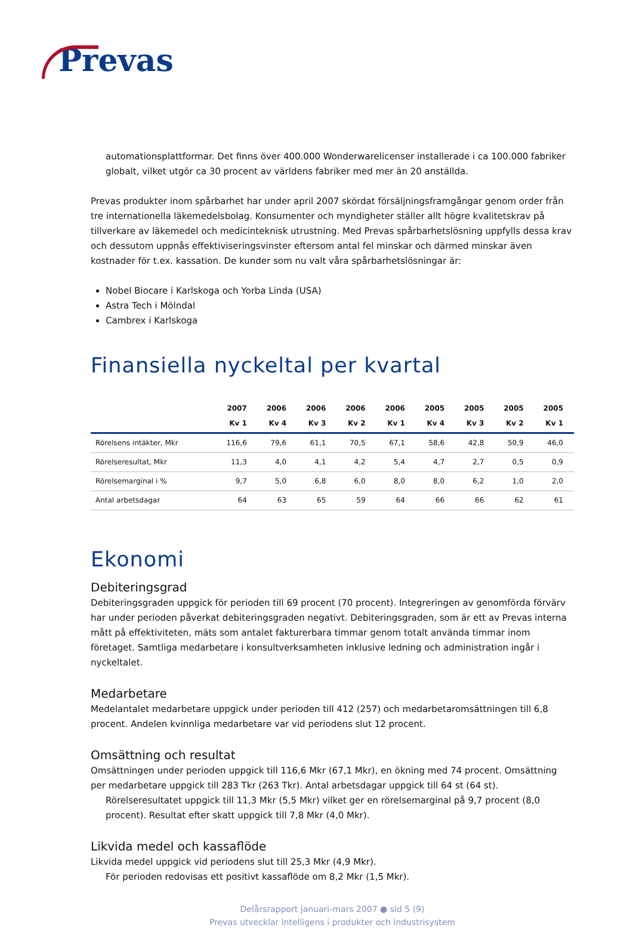Prevas
automationsplattformar. Det finns över 400.000 Wonderwarelicenser installerade i ca 100.000 fabriker globalt, vilket utgör ca 30 procent av världens fabriker med mer än 20 anställda.
Prevas produkter inom spårbarhet har under april 2007 skördat försäljningsframgångar genom order från tre internationella läkemedelsbolag. Konsumenter och myndigheter ställer allt högre kvalitetskrav på tillverkare av läkemedel och medicinteknisk utrustning. Med Prevas spårbarhetslösning uppfylls dessa krav och dessutom uppnås effektiviseringsvinster eftersom antal fel minskar och därmed minskar även kostnader för t.ex. kassation. De kunder som nu valt våra spårbarhetslösningar är:
Nobel Biocare i Karlskoga och Yorba Linda (USA)
Astra Tech i Mölndal
Cambrex i Karlskoga
Finansiella nyckeltal per kvartal
| | 2007 Kv 1 | 2006 Kv 4 | 2006 Kv 3 | 2006 Kv 2 | 2006 Kv 1 | 2005 Kv 4 | 2005 Kv 3 | 2005 Kv 2 | 2005 Kv 1 |
| --- | --- | --- | --- | --- | --- | --- | --- | --- | --- |
| Rörelsens intäkter, Mkr | 116,6 | 79,6 | 61,1 | 70,5 | 67,1 | 58,6 | 42,8 | 50,9 | 46,0 |
| Rörelseresultat, Mkr | 11,3 | 4,0 | 4,1 | 4,2 | 5,4 | 4,7 | 2,7 | 0,5 | 0,9 |
| Rörelsemarginal i % | 9,7 | 5,0 | 6,8 | 6,0 | 8,0 | 8,0 | 6,2 | 1,0 | 2,0 |
| Antal arbetsdagar | 64 | 63 | 65 | 59 | 64 | 66 | 66 | 62 | 61 |
Ekonomi
Debiteringsgrad
Debiteringsgraden uppgick för perioden till 69 procent (70 procent). Integreringen av genomförda förvärv har under perioden påverkat debiteringsgraden negativt. Debiteringsgraden, som är ett av Prevas interna mått på effektiviteten, mäts som antalet fakturerbara timmar genom totalt använda timmar inom företaget. Samtliga medarbetare i konsultverksamheten inklusive ledning och administration ingår i nyckeltalet.
Medarbetare
Medelantalet medarbetare uppgick under perioden till 412 (257) och medarbetaromsättningen till 6,8 procent. Andelen kvinnliga medarbetare var vid periodens slut 12 procent.
Omsättning och resultat
Omsättningen under perioden uppgick till 116,6 Mkr (67,1 Mkr), en ökning med 74 procent. Omsättning per medarbetare uppgick till 283 Tkr (263 Tkr). Antal arbetsdagar uppgick till 64 st (64 st).
Rörelseresultatet uppgick till 11,3 Mkr (5,5 Mkr) vilket ger en rörelsemarginal på 9,7 procent (8,0 procent). Resultat efter skatt uppgick till 7,8 Mkr (4,0 Mkr).
Likvida medel och kassaflöde
Likvida medel uppgick vid periodens slut till 25,3 Mkr (4,9 Mkr).
För perioden redovisas ett positivt kassaflöde om 8,2 Mkr (1,5 Mkr).
Delårsrapport januari-mars 2007 ● sid 5 (9)
Prevas utvecklar intelligens i produkter och industrisystem